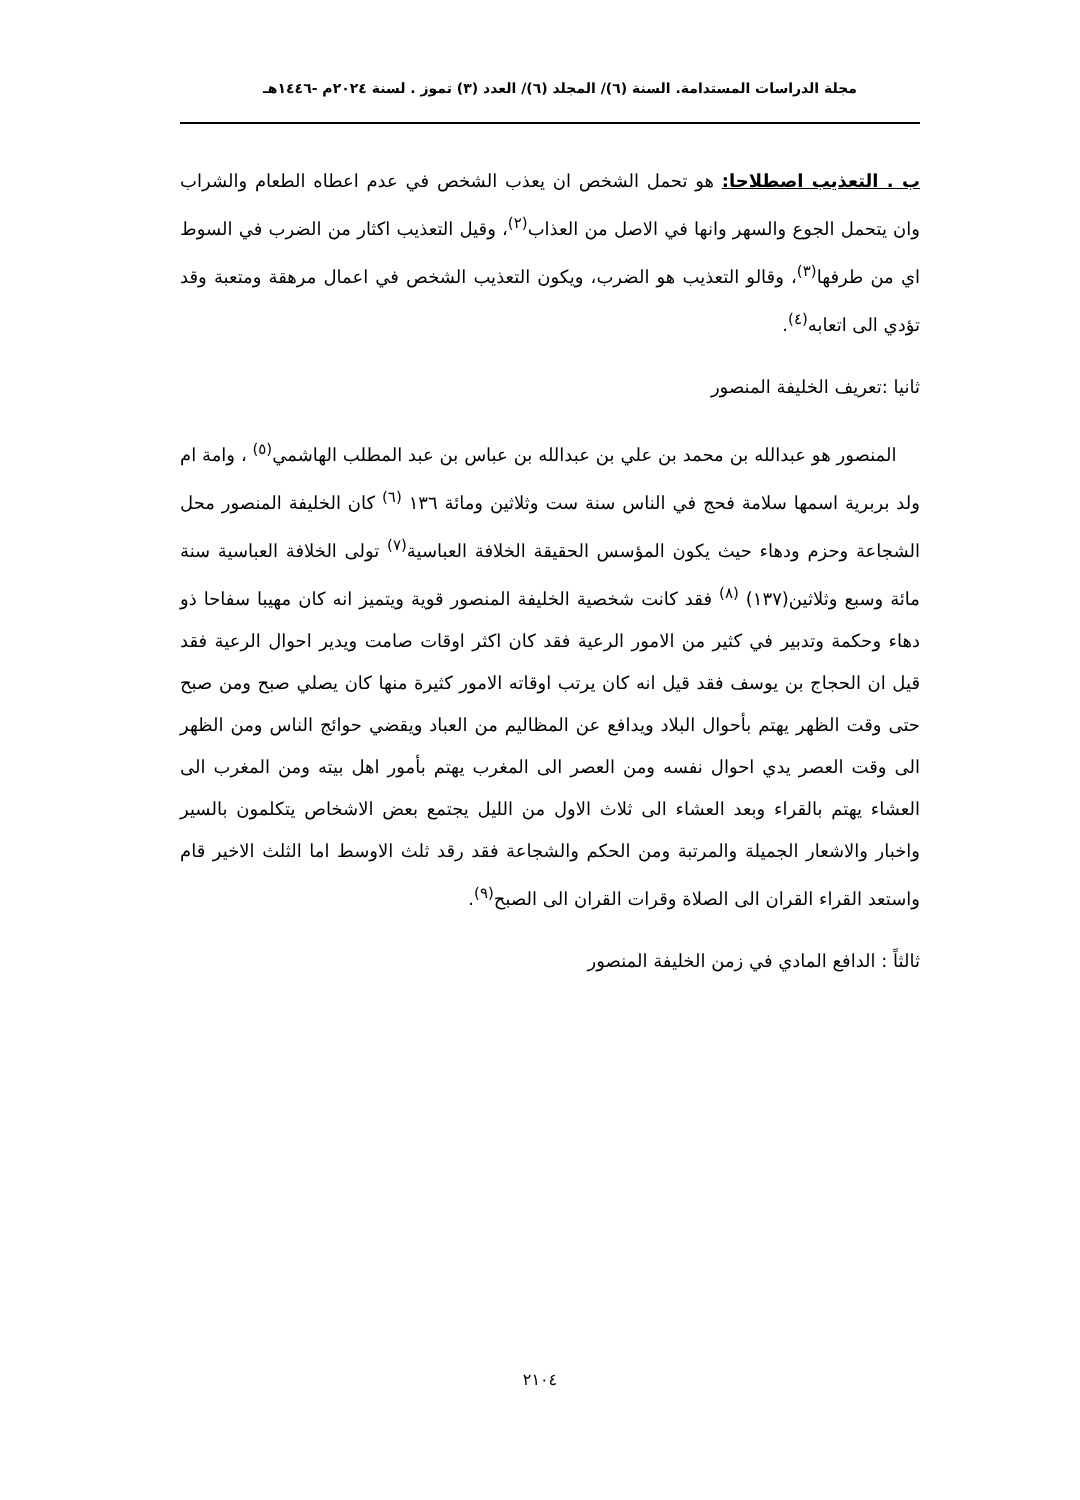مجلة الدراسات المستدامة. السنة (٦)/ المجلد (٦)/ العدد (٣) تموز . لسنة ٢٠٢٤م -١٤٤٦هـ
ب . التعذيب اصطلاحا: هو تحمل الشخص ان يعذب الشخص في عدم اعطاه الطعام والشراب وان يتحمل الجوع والسهر وانها في الاصل من العذاب<sup>(٢)</sup>، وقيل التعذيب اكثار من الضرب في السوط اي من طرفها<sup>(٣)</sup>، وقالو التعذيب هو الضرب، ويكون التعذيب الشخص في اعمال مرهقة ومتعبة وقد تؤدي الى اتعابه<sup>(٤)</sup>.
ثانيا :تعريف الخليفة المنصور
المنصور هو عبدالله بن محمد بن علي بن عبدالله بن عباس بن عبد المطلب الهاشمي<sup>(٥)</sup> ، وامة ام ولد بربرية اسمها سلامة فحج في الناس سنة ست وثلاثين ومائة ١٣٦ <sup>(٦)</sup> كان الخليفة المنصور محل الشجاعة وحزم ودهاء حيث يكون المؤسس الحقيقة الخلافة العباسية<sup>(٧)</sup> تولى الخلافة العباسية سنة مائة وسبع وثلاثين(١٣٧) <sup>(٨)</sup> فقد كانت شخصية الخليفة المنصور قوية ويتميز انه كان مهيبا سفاحا ذو دهاء وحكمة وتدبير في كثير من الامور الرعية فقد كان اكثر اوقات صامت ويدير احوال الرعية فقد قيل ان الحجاج بن يوسف فقد قيل انه كان يرتب اوقاته الامور كثيرة منها كان يصلي صبح ومن صبح حتى وقت الظهر يهتم بأحوال البلاد ويدافع عن المظاليم من العباد ويقضي حوائج الناس ومن الظهر الى وقت العصر يدي احوال نفسه ومن العصر الى المغرب يهتم بأمور اهل بيته ومن المغرب الى العشاء يهتم بالقراء وبعد العشاء الى ثلاث الاول من الليل يجتمع بعض الاشخاص يتكلمون بالسير واخبار والاشعار الجميلة والمرتبة ومن الحكم والشجاعة فقد رقد ثلث الاوسط اما الثلث الاخير قام واستعد القراء القران الى الصلاة وقرات القران الى الصبح<sup>(٩)</sup>.
ثالثاً : الدافع المادي في زمن الخليفة المنصور
٢١٠٤